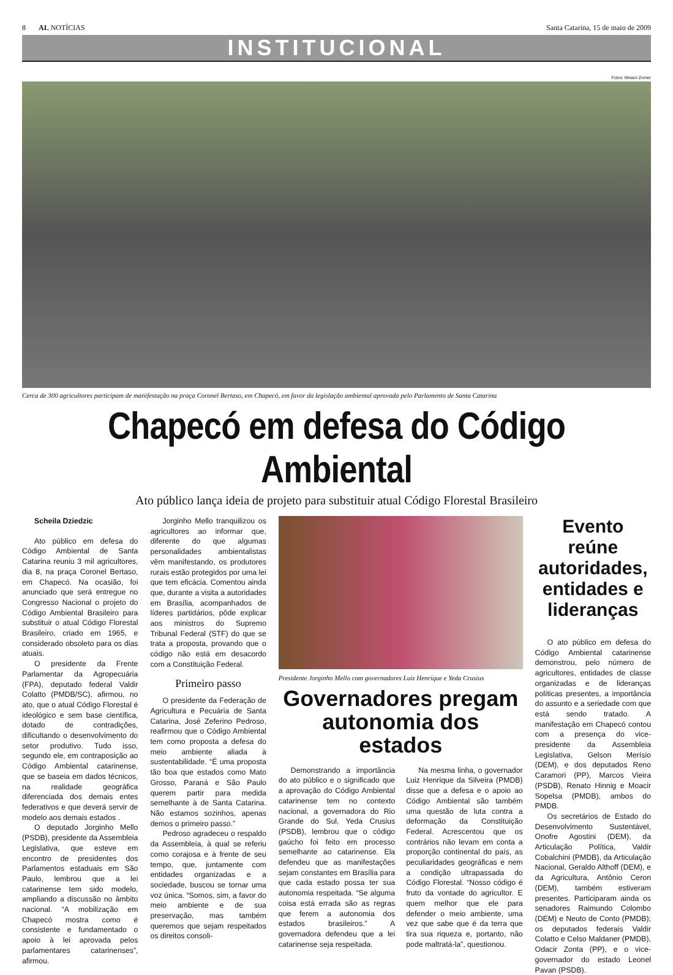8 AL NOTÍCIAS Santa Catarina, 15 de maio de 2009
INSTITUCIONAL
Fotos: Miriam Zomer
Cerca de 300 agricultores participam de manifestação na praça Coronel Bertaso, em Chapecó, em favor da legislação ambiental aprovada pelo Parlamento de Santa Catarina
Chapecó em defesa do Código Ambiental
Ato público lança ideia de projeto para substituir atual Código Florestal Brasileiro
Scheila Dziedzic
Ato público em defesa do Código Ambiental de Santa Catarina reuniu 3 mil agricultores, dia 8, na praça Coronel Bertaso, em Chapecó. Na ocasião, foi anunciado que será entregue no Congresso Nacional o projeto do Código Ambiental Brasileiro para substituir o atual Código Florestal Brasileiro, criado em 1965, e considerado obsoleto para os dias atuais.
O presidente da Frente Parlamentar da Agropecuária (FPA), deputado federal Valdir Colatto (PMDB/SC), afirmou, no ato, que o atual Código Florestal é ideológico e sem base científica, dotado de contradições, dificultando o desenvolvimento do setor produtivo. Tudo isso, segundo ele, em contraposição ao Código Ambiental catarinense, que se baseia em dados técnicos, na realidade geográfica diferenciada dos demais entes federativos e que deverá servir de modelo aos demais estados .
O deputado Jorginho Mello (PSDB), presidente da Assembleia Legislativa, que esteve em encontro de presidentes dos Parlamentos estaduais em São Paulo, lembrou que a lei catarinense tem sido modelo, ampliando a discussão no âmbito nacional. “A mobilização em Chapecó mostra como é consistente e fundamentado o apoio à lei aprovada pelos parlamentares catarinenses”, afirmou.
Jorginho Mello tranquilizou os agricultores ao informar que, diferente do que algumas personalidades ambientalistas vêm manifestando, os produtores rurais estão protegidos por uma lei que tem eficácia. Comentou ainda que, durante a visita a autoridades em Brasília, acompanhados de líderes partidários, pôde explicar aos ministros do Supremo Tribunal Federal (STF) do que se trata a proposta, provando que o código não está em desacordo com a Constituição Federal.
Primeiro passo
O presidente da Federação de Agricultura e Pecuária de Santa Catarina, José Zeferino Pedroso, reafirmou que o Código Ambiental tem como proposta a defesa do meio ambiente aliada à sustentabilidade. “É uma proposta tão boa que estados como Mato Grosso, Paraná e São Paulo querem partir para medida semelhante à de Santa Catarina. Não estamos sozinhos, apenas demos o primeiro passo.”
Pedroso agradeceu o respaldo da Assembleia, à qual se referiu como corajosa e à frente de seu tempo, que, juntamente com entidades organizadas e a sociedade, buscou se tornar uma voz única. “Somos, sim, a favor do meio ambiente e de sua preservação, mas também queremos que sejam respeitados os direitos consoli-
Presidente Jorginho Mello com governadores Luiz Henrique e Yeda Crusius
Governadores pregam autonomia dos estados
Demonstrando a importância do ato público e o significado que a aprovação do Código Ambiental catarinense tem no contexto nacional, a governadora do Rio Grande do Sul, Yeda Crusius (PSDB), lembrou que o código gaúcho foi feito em processo semelhante ao catarinense. Ela defendeu que as manifestações sejam constantes em Brasília para que cada estado possa ter sua autonomia respeitada. “Se alguma coisa está errada são as regras que ferem a autonomia dos estados brasileiros.” A governadora defendeu que a lei catarinense seja respeitada.
Na mesma linha, o governador Luiz Henrique da Silveira (PMDB) disse que a defesa e o apoio ao Código Ambiental são também uma questão de luta contra a deformação da Constituição Federal. Acrescentou que os contrários não levam em conta a proporção continental do país, as peculiaridades geográficas e nem a condição ultrapassada do Código Florestal. “Nosso código é fruto da vontade do agricultor. E quem melhor que ele para defender o meio ambiente, uma vez que sabe que é da terra que tira sua riqueza e, portanto, não pode maltratá-la”, questionou.
Evento reúne autoridades, entidades e lideranças
O ato público em defesa do Código Ambiental catarinense demonstrou, pelo número de agricultores, entidades de classe organizadas e de lideranças políticas presentes, a importância do assunto e a seriedade com que está sendo tratado. A manifestação em Chapecó contou com a presença do vice-presidente da Assembleia Legislativa, Gelson Merísio (DEM), e dos deputados Reno Caramori (PP), Marcos Vieira (PSDB), Renato Hinnig e Moacir Sopelsa (PMDB), ambos do PMDB.
Os secretários de Estado do Desenvolvimento Sustentável, Onofre Agostini (DEM), da Articulação Política, Valdir Cobalchini (PMDB), da Articulação Nacional, Geraldo Althoff (DEM), e da Agricultura, Antônio Ceron (DEM), também estiveram presentes. Participaram ainda os senadores Raimundo Colombo (DEM) e Neuto de Conto (PMDB); os deputados federais Valdir Colatto e Celso Maldaner (PMDB), Odacir Zonta (PP), e o vice-governador do estado Leonel Pavan (PSDB).